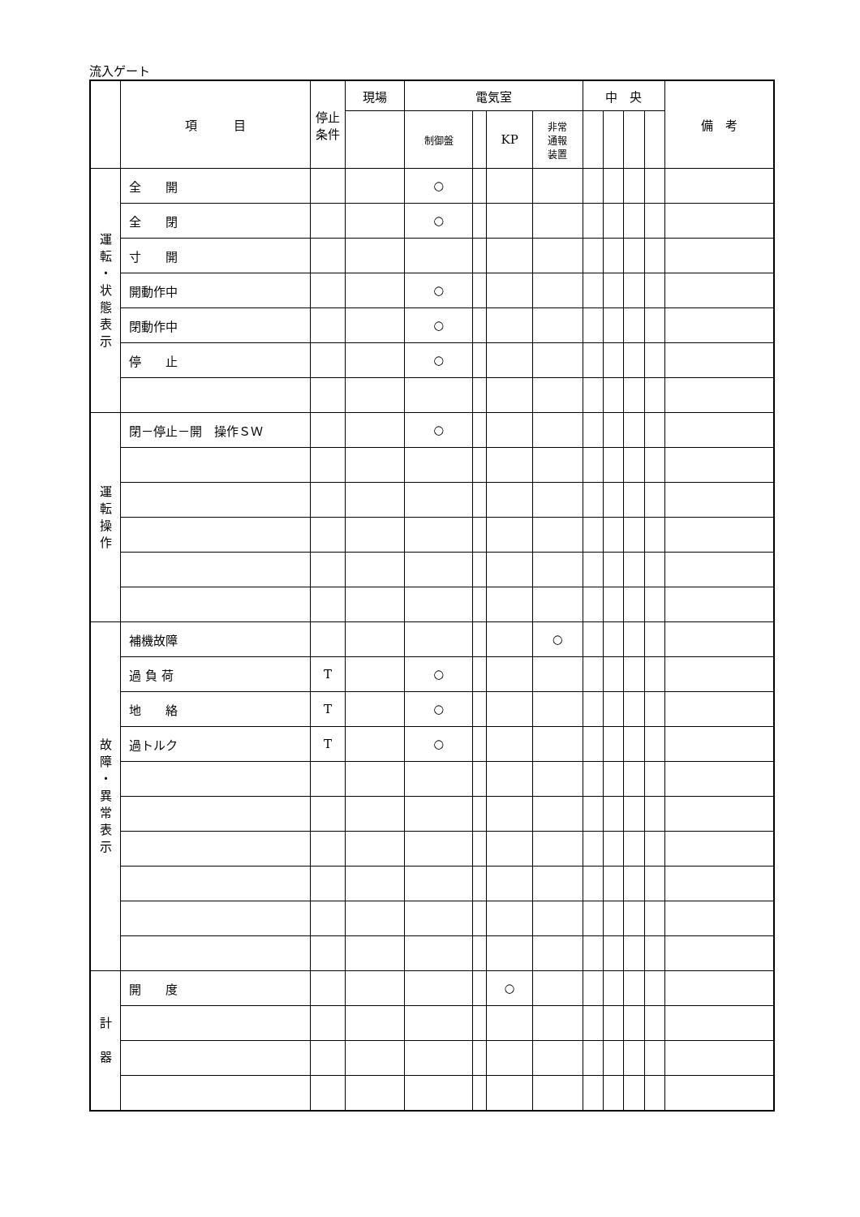流入ゲート
| | 項 目 | 停止 条件 | 現場 | 電気室 | | | | 中 央 | | | | 備 考 |
| --- | --- | --- | --- | --- | --- | --- | --- | --- | --- | --- | --- | --- |
| | | | | 制御盤 | | KP | 非常 通報 装置 | | | | | |
| 運 転 ・ 状 態 表 示 | 全 開 | | | ○ | | | | | | | | |
| | 全 閉 | | | ○ | | | | | | | | |
| | 寸 開 | | | | | | | | | | | |
| | 開動作中 | | | ○ | | | | | | | | |
| | 閉動作中 | | | ○ | | | | | | | | |
| | 停 止 | | | ○ | | | | | | | | |
| 運 転 操 作 | 閉－停止－開 操作ＳＷ | | | ○ | | | | | | | | |
| 故 障 ・ 異 常 表 示 | 補機故障 | | | | | | ○ | | | | | |
| | 過 負 荷 | T | | ○ | | | | | | | | |
| | 地 絡 | T | | ○ | | | | | | | | |
| | 過トルク | T | | ○ | | | | | | | | |
| 計 器 | 開 度 | | | | | ○ | | | | | | |